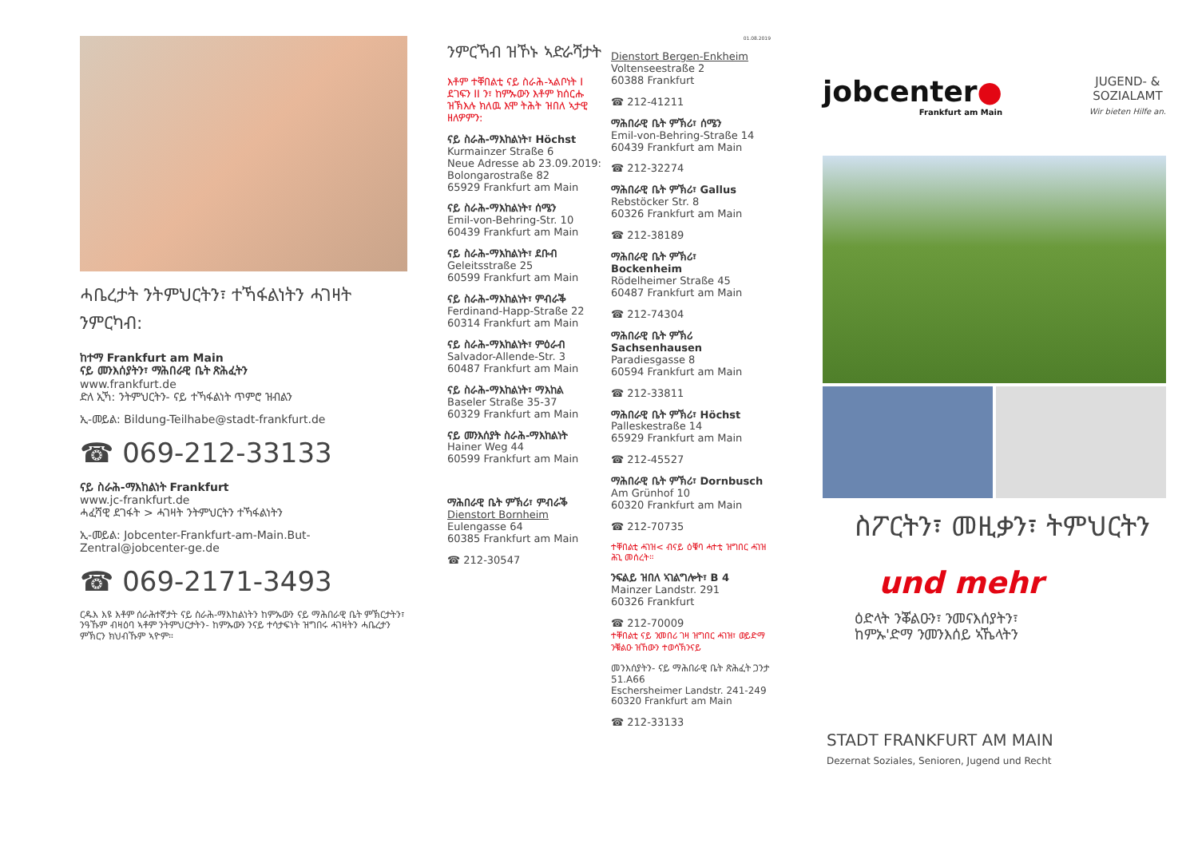ሓቤረታት ንትምህርትን፣ ተኻፋልነትን ሓገዛት ንምርካብ:
ከተማ Frankfurt am Main
ናይ መንእሰያትን፣ ማሕበራዊ ቤት ጽሕፈትን
www.frankfurt.de
ድለ ኢኻ: ንትምህርትን- ናይ ተኻፋልነት ጥምሮ ዝብልን
ኢ-መይል: Bildung-Teilhabe@stadt-frankfurt.de
☎ 069-212-33133
ናይ ስራሕ-ማእከልነት Frankfurt
www.jc-frankfurt.de
ሓፈሻዊ ደገፋት > ሓገዛት ንትምህርትን ተኻፋልነትን
ኢ-መይል: Jobcenter-Frankfurt-am-Main.But-Zentral@jobcenter-ge.de
☎ 069-2171-3493
ርዱእ እዩ እቶም ሰራሕተኛታት ናይ ስራሕ-ማእከልነትን ከምኡውን ናይ ማሕበራዊ ቤት ምኽርታትን፣ ንዓኹም ብዛዕባ ኣቶም ንትምህርታትን- ከምኡውን ንናይ ተሳታፍነት ዝግበሩ ሓገዛትን ሓቤረታን ምኽርን ክህብኹም ኣዮም።
ንምርኻብ ዝኾኑ ኣድራሻታት
እቶም ተቐበልቲ ናይ ስራሕ-ኣልቦነት I ደገፍን II ን፣ ከምኡውን እቶም ክሰርሑ ዝኽእሉ ክለዉ እሞ ትሕት ዝበለ ኣታዊ ዘለዎምን:
ናይ ስራሕ-ማእከልነት፣ Höchst
Kurmainzer Straße 6
Neue Adresse ab 23.09.2019:
Bolongarostraße 82
65929 Frankfurt am Main
ናይ ስራሕ-ማእከልነት፣ ሰሜን
Emil-von-Behring-Str. 10
60439 Frankfurt am Main
ናይ ስራሕ-ማእከልነት፣ ደቡብ
Geleitsstraße 25
60599 Frankfurt am Main
ናይ ስራሕ-ማእከልነት፣ ምብራቕ
Ferdinand-Happ-Straße 22
60314 Frankfurt am Main
ናይ ስራሕ-ማእከልነት፣ ምዕራብ
Salvador-Allende-Str. 3
60487 Frankfurt am Main
ናይ ስራሕ-ማእከልነት፣ ማእከል
Baseler Straße 35-37
60329 Frankfurt am Main
ናይ መንእሰያት ስራሕ-ማእከልነት
Hainer Weg 44
60599 Frankfurt am Main
ማሕበራዊ ቤት ምኽሪ፣ ምብራቕ
Dienstort Bornheim
Eulengasse 64
60385 Frankfurt am Main
☎ 212-30547
01.08.2019
Dienstort Bergen-Enkheim
Voltenseestraße 2
60388 Frankfurt
☎ 212-41211
ማሕበራዊ ቤት ምኽሪ፣ ሰሜን
Emil-von-Behring-Straße 14
60439 Frankfurt am Main
☎ 212-32274
ማሕበራዊ ቤት ምኽሪ፣ Gallus
Rebstöcker Str. 8
60326 Frankfurt am Main
☎ 212-38189
ማሕበራዊ ቤት ምኽሪ፣ Bockenheim
Rödelheimer Straße 45
60487 Frankfurt am Main
☎ 212-74304
ማሕበራዊ ቤት ምኽሪ Sachsenhausen
Paradiesgasse 8
60594 Frankfurt am Main
☎ 212-33811
ማሕበራዊ ቤት ምኽሪ፣ Höchst
Palleskestraße 14
65929 Frankfurt am Main
☎ 212-45527
ማሕበራዊ ቤት ምኽሪ፣ Dornbusch
Am Grünhof 10
60320 Frankfurt am Main
☎ 212-70735
ተቐበልቲ ሓገዝ< ብናይ ዕቑባ ሓተቲ ዝግበር ሓገዝ ሕጊ መሰረት።
ንፍልይ ዝበለ ኣገልግሎት፣ B 4
Mainzer Landstr. 291
60326 Frankfurt
☎ 212-70009
ተቐበልቲ ናይ ንመበሪ ገዛ ዝግበር ሓገዝ፣ ወይድማ ንቑልዑ ዝኸውን ተወሳኽንናይ
መንእሰያትን- ናይ ማሕበራዊ ቤት ጽሕፈት ጋንታ 51.A66
Eschersheimer Landstr. 241-249
60320 Frankfurt am Main
☎ 212-33133
jobcenter●
Frankfurt am Main
JUGEND- &
SOZIALAMT
Wir bieten Hilfe an.
ስፖርትን፣ መዚቃን፣ ትምህርትን
und mehr
ዕድላት ንቖልዑን፣ ንመናእሰያትን፣
ከምኡ'ድማ ንመንእሰይ ኣኼላትን
STADT FRANKFURT AM MAIN
Dezernat Soziales, Senioren, Jugend und Recht